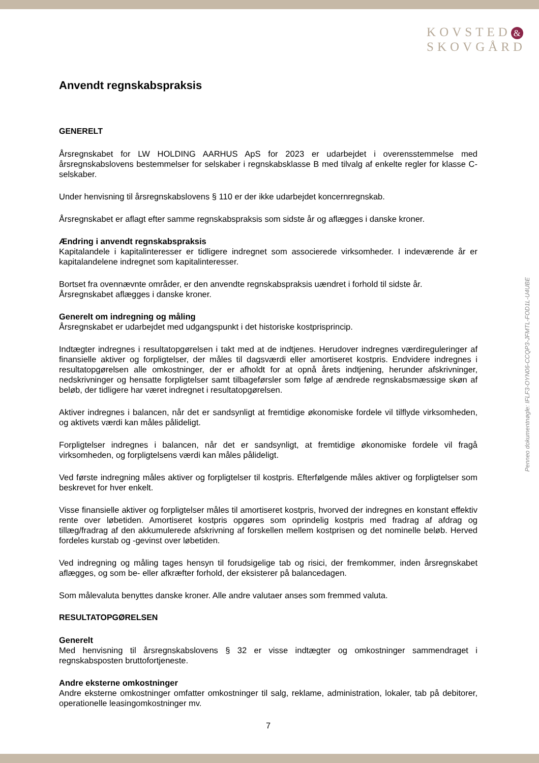KOVSTED &
SKOVGÅRD
Penneo dokumentnøgle: IFLF3-OYN06-CCQP3-JFMTL-FOD1L-U4UBE
Anvendt regnskabspraksis
GENERELT
Årsregnskabet for LW HOLDING AARHUS ApS for 2023 er udarbejdet i overensstemmelse med årsregnskabslovens bestemmelser for selskaber i regnskabsklasse B med tilvalg af enkelte regler for klasse C-selskaber.
Under henvisning til årsregnskabslovens § 110 er der ikke udarbejdet koncernregnskab.
Årsregnskabet er aflagt efter samme regnskabspraksis som sidste år og aflægges i danske kroner.
Ændring i anvendt regnskabspraksis
Kapitalandele i kapitalinteresser er tidligere indregnet som associerede virksomheder. I indeværende år er kapitalandelene indregnet som kapitalinteresser.
Bortset fra ovennævnte områder, er den anvendte regnskabspraksis uændret i forhold til sidste år.
Årsregnskabet aflægges i danske kroner.
Generelt om indregning og måling
Årsregnskabet er udarbejdet med udgangspunkt i det historiske kostprisprincip.
Indtægter indregnes i resultatopgørelsen i takt med at de indtjenes. Herudover indregnes værdireguleringer af finansielle aktiver og forpligtelser, der måles til dagsværdi eller amortiseret kostpris. Endvidere indregnes i resultatopgørelsen alle omkostninger, der er afholdt for at opnå årets indtjening, herunder afskrivninger, nedskrivninger og hensatte forpligtelser samt tilbageførsler som følge af ændrede regnskabsmæssige skøn af beløb, der tidligere har været indregnet i resultatopgørelsen.
Aktiver indregnes i balancen, når det er sandsynligt at fremtidige økonomiske fordele vil tilflyde virksomheden, og aktivets værdi kan måles pålideligt.
Forpligtelser indregnes i balancen, når det er sandsynligt, at fremtidige økonomiske fordele vil fragå virksomheden, og forpligtelsens værdi kan måles pålideligt.
Ved første indregning måles aktiver og forpligtelser til kostpris. Efterfølgende måles aktiver og forpligtelser som beskrevet for hver enkelt.
Visse finansielle aktiver og forpligtelser måles til amortiseret kostpris, hvorved der indregnes en konstant effektiv rente over løbetiden. Amortiseret kostpris opgøres som oprindelig kostpris med fradrag af afdrag og tillæg/fradrag af den akkumulerede afskrivning af forskellen mellem kostprisen og det nominelle beløb. Herved fordeles kurstab og -gevinst over løbetiden.
Ved indregning og måling tages hensyn til forudsigelige tab og risici, der fremkommer, inden årsregnskabet aflægges, og som be- eller afkræfter forhold, der eksisterer på balancedagen.
Som målevaluta benyttes danske kroner. Alle andre valutaer anses som fremmed valuta.
RESULTATOPGØRELSEN
Generelt
Med henvisning til årsregnskabslovens § 32 er visse indtægter og omkostninger sammendraget i regnskabsposten bruttofortjeneste.
Andre eksterne omkostninger
Andre eksterne omkostninger omfatter omkostninger til salg, reklame, administration, lokaler, tab på debitorer, operationelle leasingomkostninger mv.
7